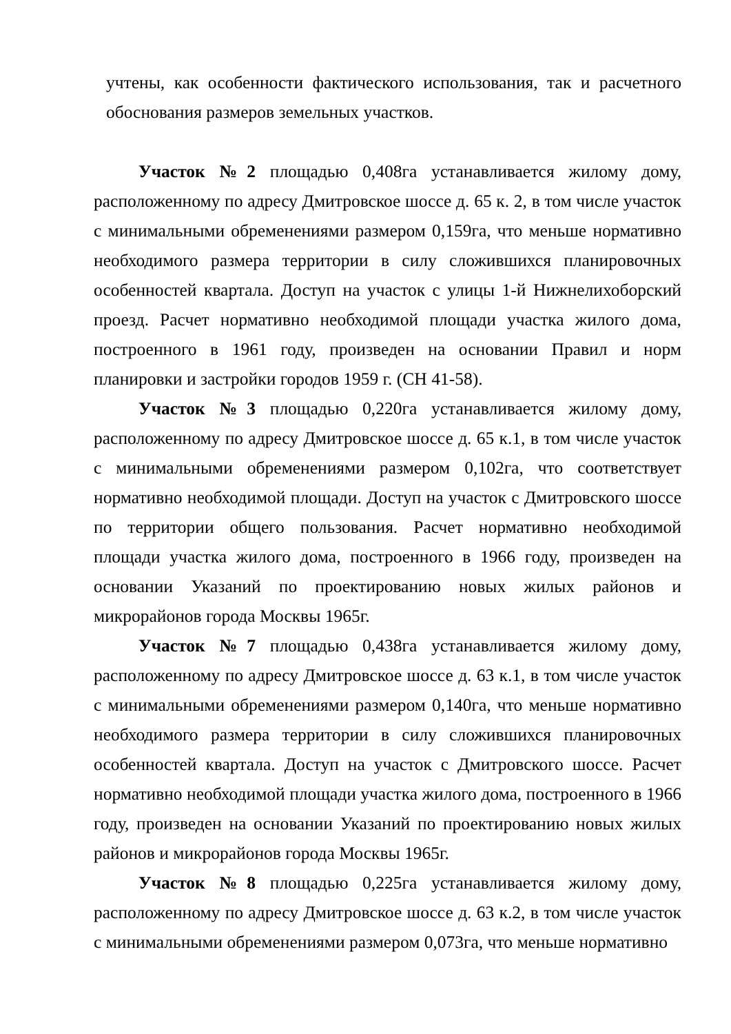учтены, как особенности фактического использования, так и расчетного обоснования размеров земельных участков.
Участок №2 площадью 0,408га устанавливается жилому дому, расположенному по адресу Дмитровское шоссе д. 65 к. 2, в том числе участок с минимальными обременениями размером 0,159га, что меньше нормативно необходимого размера территории в силу сложившихся планировочных особенностей квартала. Доступ на участок с улицы 1-й Нижнелихоборский проезд. Расчет нормативно необходимой площади участка жилого дома, построенного в 1961 году, произведен на основании Правил и норм планировки и застройки городов 1959 г. (СН 41-58).
Участок №3 площадью 0,220га устанавливается жилому дому, расположенному по адресу Дмитровское шоссе д. 65 к.1, в том числе участок с минимальными обременениями размером 0,102га, что соответствует нормативно необходимой площади. Доступ на участок с Дмитровского шоссе по территории общего пользования. Расчет нормативно необходимой площади участка жилого дома, построенного в 1966 году, произведен на основании Указаний по проектированию новых жилых районов и микрорайонов города Москвы 1965г.
Участок №7 площадью 0,438га устанавливается жилому дому, расположенному по адресу Дмитровское шоссе д. 63 к.1, в том числе участок с минимальными обременениями размером 0,140га, что меньше нормативно необходимого размера территории в силу сложившихся планировочных особенностей квартала. Доступ на участок с Дмитровского шоссе. Расчет нормативно необходимой площади участка жилого дома, построенного в 1966 году, произведен на основании Указаний по проектированию новых жилых районов и микрорайонов города Москвы 1965г.
Участок №8 площадью 0,225га устанавливается жилому дому, расположенному по адресу Дмитровское шоссе д. 63 к.2, в том числе участок с минимальными обременениями размером 0,073га, что меньше нормативно